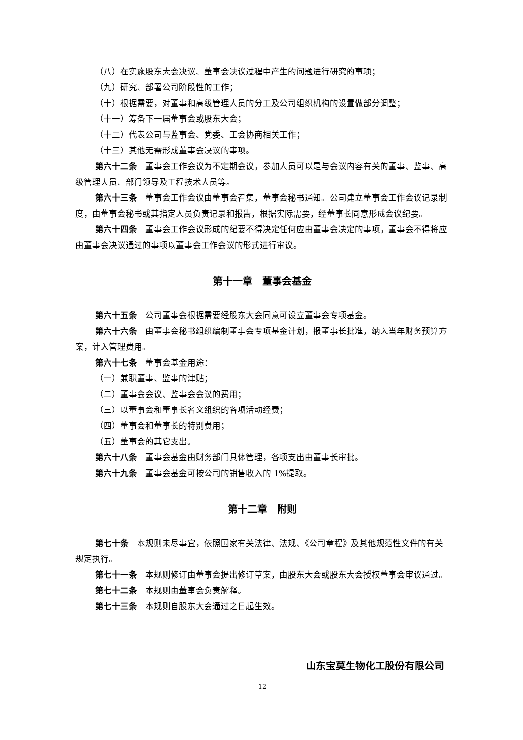（八）在实施股东大会决议、董事会决议过程中产生的问题进行研究的事项；
（九）研究、部署公司阶段性的工作；
（十）根据需要，对董事和高级管理人员的分工及公司组织机构的设置做部分调整；
（十一）筹备下一届董事会或股东大会；
（十二）代表公司与监事会、党委、工会协商相关工作；
（十三）其他无需形成董事会决议的事项。
第六十二条　董事会工作会议为不定期会议，参加人员可以是与会议内容有关的董事、监事、高级管理人员、部门领导及工程技术人员等。
第六十三条　董事会工作会议由董事会召集，董事会秘书通知。公司建立董事会工作会议记录制度，由董事会秘书或其指定人员负责记录和报告，根据实际需要，经董事长同意形成会议纪要。
第六十四条　董事会工作会议形成的纪要不得决定任何应由董事会决定的事项，董事会不得将应由董事会决议通过的事项以董事会工作会议的形式进行审议。
第十一章　董事会基金
第六十五条　公司董事会根据需要经股东大会同意可设立董事会专项基金。
第六十六条　由董事会秘书组织编制董事会专项基金计划，报董事长批准，纳入当年财务预算方案，计入管理费用。
第六十七条　董事会基金用途：
（一）兼职董事、监事的津贴；
（二）董事会会议、监事会会议的费用；
（三）以董事会和董事长名义组织的各项活动经费；
（四）董事会和董事长的特别费用；
（五）董事会的其它支出。
第六十八条　董事会基金由财务部门具体管理，各项支出由董事长审批。
第六十九条　董事会基金可按公司的销售收入的 1%提取。
第十二章　附则
第七十条　本规则未尽事宜，依照国家有关法律、法规、《公司章程》及其他规范性文件的有关规定执行。
第七十一条　本规则修订由董事会提出修订草案，由股东大会或股东大会授权董事会审议通过。
第七十二条　本规则由董事会负责解释。
第七十三条　本规则自股东大会通过之日起生效。
山东宝莫生物化工股份有限公司
12